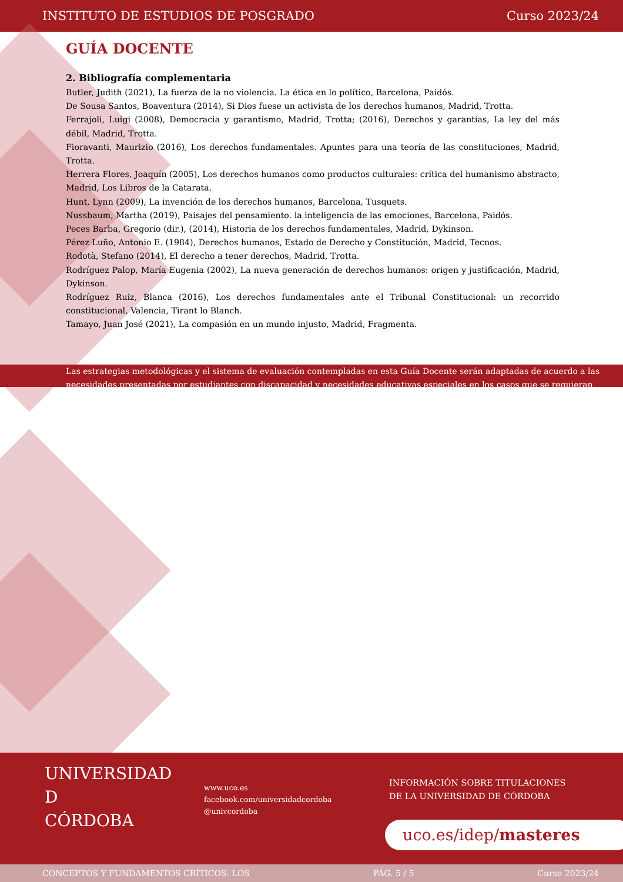INSTITUTO DE ESTUDIOS DE POSGRADO Curso 2023/24
GUÍA DOCENTE
2. Bibliografía complementaria
Butler, Judith (2021), La fuerza de la no violencia. La ética en lo político, Barcelona, Paidós.
De Sousa Santos, Boaventura (2014), Si Dios fuese un activista de los derechos humanos, Madrid, Trotta.
Ferrajoli, Luigi (2008), Democracia y garantismo, Madrid, Trotta; (2016), Derechos y garantías, La ley del más débil, Madrid, Trotta.
Fioravanti, Maurizio (2016), Los derechos fundamentales. Apuntes para una teoría de las constituciones, Madrid, Trotta.
Herrera Flores, Joaquín (2005), Los derechos humanos como productos culturales: crítica del humanismo abstracto, Madrid, Los Libros de la Catarata.
Hunt, Lynn (2009), La invención de los derechos humanos, Barcelona, Tusquets.
Nussbaum, Martha (2019), Paisajes del pensamiento. la inteligencia de las emociones, Barcelona, Paidós.
Peces Barba, Gregorio (dir.), (2014), Historia de los derechos fundamentales, Madrid, Dykinson.
Pérez Luño, Antonio E. (1984), Derechos humanos, Estado de Derecho y Constitución, Madrid, Tecnos.
Rodotà, Stefano (2014), El derecho a tener derechos, Madrid, Trotta.
Rodríguez Palop, María Eugenia (2002), La nueva generación de derechos humanos: origen y justificación, Madrid, Dykinson.
Rodríguez Ruiz, Blanca (2016), Los derechos fundamentales ante el Tribunal Constitucional: un recorrido constitucional, Valencia, Tirant lo Blanch.
Tamayo, Juan José (2021), La compasión en un mundo injusto, Madrid, Fragmenta.
Las estrategias metodológicas y el sistema de evaluación contempladas en esta Guía Docente serán adaptadas de acuerdo a las necesidades presentadas por estudiantes con discapacidad y necesidades educativas especiales en los casos que se requieran.
UNIVERSIDAD
D
CÓRDOBA
www.uco.es
facebook.com/universidadcordoba
@univcordoba
INFORMACIÓN SOBRE TITULACIONES
DE LA UNIVERSIDAD DE CÓRDOBA
uco.es/idep/masteres
CONCEPTOS Y FUNDAMENTOS CRÍTICOS: LOS PÁG. 5 / 5 Curso 2023/24